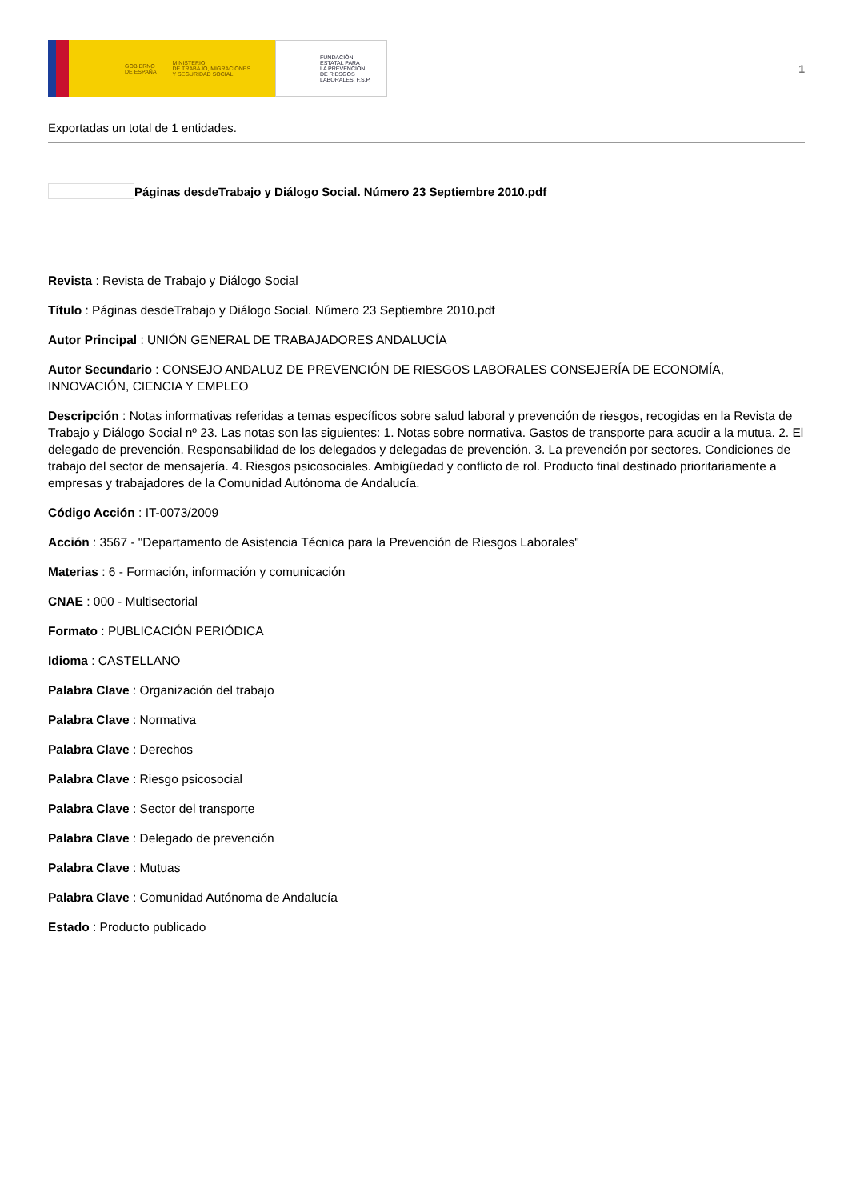GOBIERNO
DE ESPAÑA MINISTERIO
DE TRABAJO, MIGRACIONES
Y SEGURIDAD SOCIAL
FUNDACIÓN
ESTATAL PARA
LA PREVENCIÓN
DE RIESGOS
LABORALES, F.S.P.
1
Exportadas un total de 1 entidades.
Páginas desdeTrabajo y Diálogo Social. Número 23 Septiembre 2010.pdf
Revista : Revista de Trabajo y Diálogo Social
Título : Páginas desdeTrabajo y Diálogo Social. Número 23 Septiembre 2010.pdf
Autor Principal : UNIÓN GENERAL DE TRABAJADORES ANDALUCÍA
Autor Secundario : CONSEJO ANDALUZ DE PREVENCIÓN DE RIESGOS LABORALES CONSEJERÍA DE ECONOMÍA, INNOVACIÓN, CIENCIA Y EMPLEO
Descripción : Notas informativas referidas a temas específicos sobre salud laboral y prevención de riesgos, recogidas en la Revista de Trabajo y Diálogo Social nº 23. Las notas son las siguientes: 1. Notas sobre normativa. Gastos de transporte para acudir a la mutua. 2. El delegado de prevención. Responsabilidad de los delegados y delegadas de prevención. 3. La prevención por sectores. Condiciones de trabajo del sector de mensajería. 4. Riesgos psicosociales. Ambigüedad y conflicto de rol. Producto final destinado prioritariamente a empresas y trabajadores de la Comunidad Autónoma de Andalucía.
Código Acción : IT-0073/2009
Acción : 3567 - "Departamento de Asistencia Técnica para la Prevención de Riesgos Laborales"
Materias : 6 - Formación, información y comunicación
CNAE : 000 - Multisectorial
Formato : PUBLICACIÓN PERIÓDICA
Idioma : CASTELLANO
Palabra Clave : Organización del trabajo
Palabra Clave : Normativa
Palabra Clave : Derechos
Palabra Clave : Riesgo psicosocial
Palabra Clave : Sector del transporte
Palabra Clave : Delegado de prevención
Palabra Clave : Mutuas
Palabra Clave : Comunidad Autónoma de Andalucía
Estado : Producto publicado